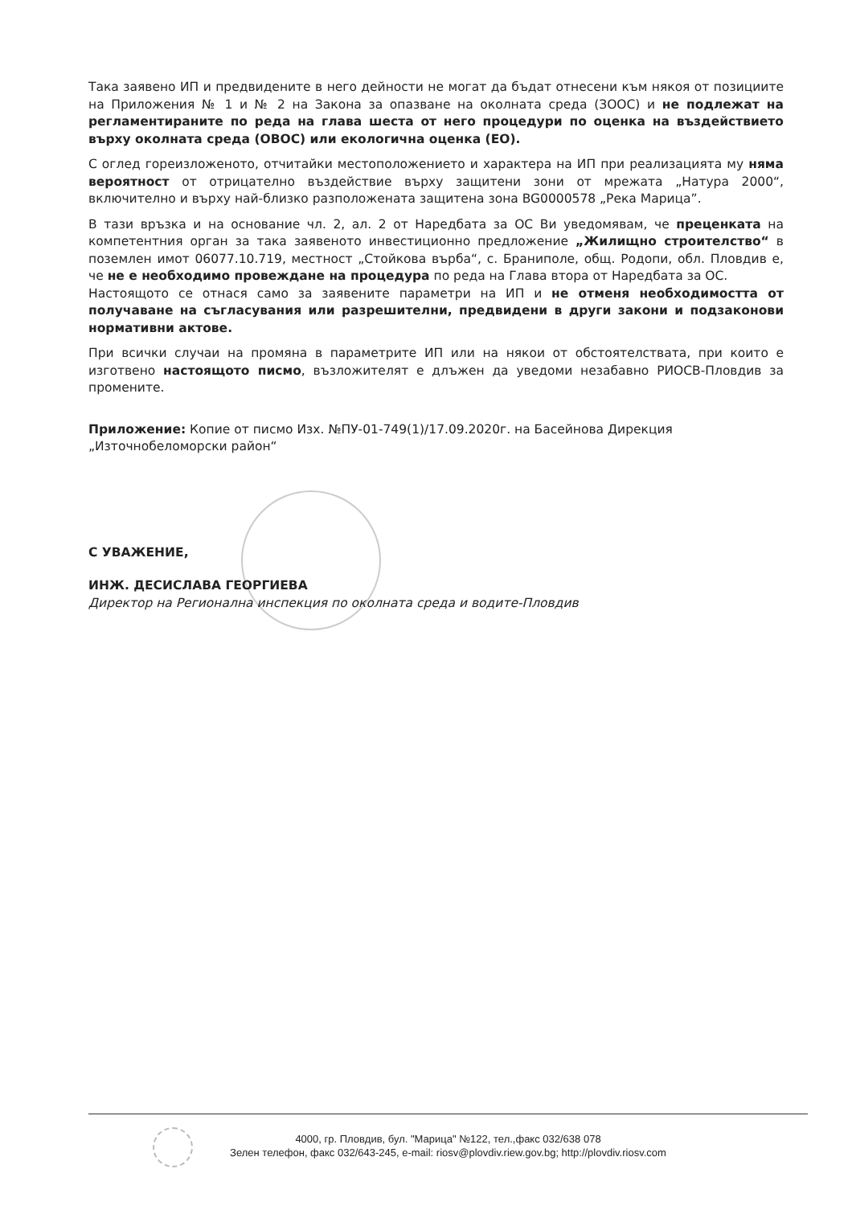Така заявено ИП и предвидените в него дейности не могат да бъдат отнесени към някоя от позициите на Приложения № 1 и № 2 на Закона за опазване на околната среда (ЗООС) и не подлежат на регламентираните по реда на глава шеста от него процедури по оценка на въздействието върху околната среда (ОВОС) или екологична оценка (ЕО).
С оглед гореизложеното, отчитайки местоположението и характера на ИП при реализацията му няма вероятност от отрицателно въздействие върху защитени зони от мрежата „Натура 2000“, включително и върху най-близко разположената защитена зона BG0000578 „Река Марица”.
В тази връзка и на основание чл. 2, ал. 2 от Наредбата за ОС Ви уведомявам, че преценката на компетентния орган за така заявеното инвестиционно предложение „Жилищно строителство“ в поземлен имот 06077.10.719, местност „Стойкова върба“, с. Браниполе, общ. Родопи, обл. Пловдив е, че не е необходимо провеждане на процедура по реда на Глава втора от Наредбата за ОС.
Настоящото се отнася само за заявените параметри на ИП и не отменя необходимостта от получаване на съгласувания или разрешителни, предвидени в други закони и подзаконови нормативни актове.
При всички случаи на промяна в параметрите ИП или на някои от обстоятелствата, при които е изготвено настоящото писмо, възложителят е длъжен да уведоми незабавно РИОСВ-Пловдив за промените.
Приложение: Копие от писмо Изх. №ПУ-01-749(1)/17.09.2020г. на Басейнова Дирекция „Източнобеломорски район“
С УВАЖЕНИЕ,
ИНЖ. ДЕСИСЛАВА ГЕОРГИЕВА
Директор на Регионална инспекция по околната среда и водите-Пловдив
4000, гр. Пловдив, бул. "Марица" №122, тел.,факс 032/638 078
Зелен телефон, факс 032/643-245, e-mail: riosv@plovdiv.riew.gov.bg; http://plovdiv.riosv.com